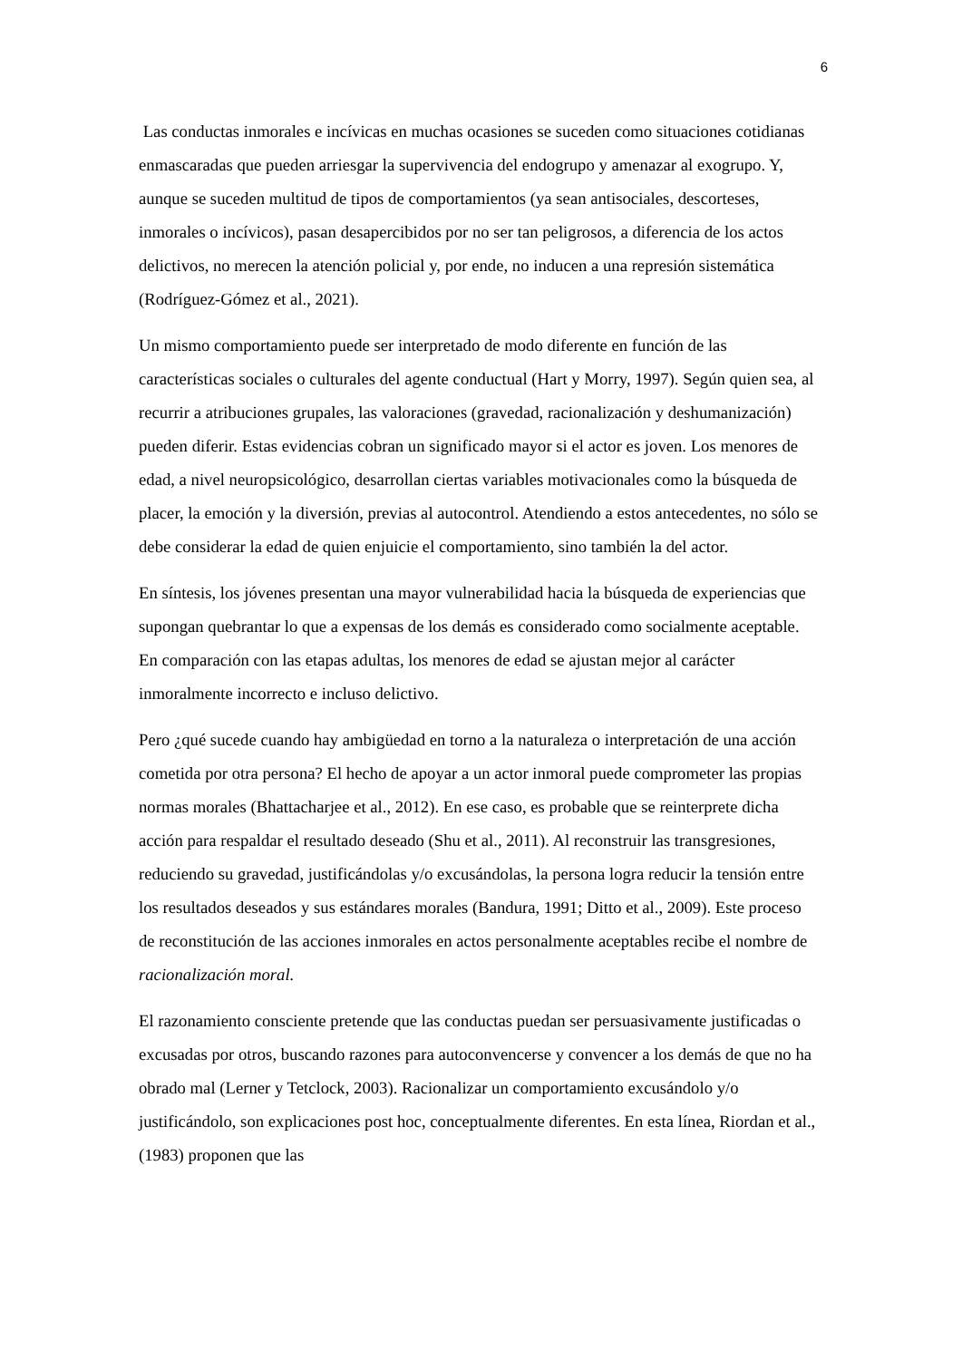6
Las conductas inmorales e incívicas en muchas ocasiones se suceden como situaciones cotidianas enmascaradas que pueden arriesgar la supervivencia del endogrupo y amenazar al exogrupo. Y, aunque se suceden multitud de tipos de comportamientos (ya sean antisociales, descorteses, inmorales o incívicos), pasan desapercibidos por no ser tan peligrosos, a diferencia de los actos delictivos, no merecen la atención policial y, por ende, no inducen a una represión sistemática (Rodríguez-Gómez et al., 2021).
Un mismo comportamiento puede ser interpretado de modo diferente en función de las características sociales o culturales del agente conductual (Hart y Morry, 1997). Según quien sea, al recurrir a atribuciones grupales, las valoraciones (gravedad, racionalización y deshumanización) pueden diferir. Estas evidencias cobran un significado mayor si el actor es joven. Los menores de edad, a nivel neuropsicológico, desarrollan ciertas variables motivacionales como la búsqueda de placer, la emoción y la diversión, previas al autocontrol. Atendiendo a estos antecedentes, no sólo se debe considerar la edad de quien enjuicie el comportamiento, sino también la del actor.
En síntesis, los jóvenes presentan una mayor vulnerabilidad hacia la búsqueda de experiencias que supongan quebrantar lo que a expensas de los demás es considerado como socialmente aceptable. En comparación con las etapas adultas, los menores de edad se ajustan mejor al carácter inmoralmente incorrecto e incluso delictivo.
Pero ¿qué sucede cuando hay ambigüedad en torno a la naturaleza o interpretación de una acción cometida por otra persona? El hecho de apoyar a un actor inmoral puede comprometer las propias normas morales (Bhattacharjee et al., 2012). En ese caso, es probable que se reinterprete dicha acción para respaldar el resultado deseado (Shu et al., 2011). Al reconstruir las transgresiones, reduciendo su gravedad, justificándolas y/o excusándolas, la persona logra reducir la tensión entre los resultados deseados y sus estándares morales (Bandura, 1991; Ditto et al., 2009). Este proceso de reconstitución de las acciones inmorales en actos personalmente aceptables recibe el nombre de racionalización moral.
El razonamiento consciente pretende que las conductas puedan ser persuasivamente justificadas o excusadas por otros, buscando razones para autoconvencerse y convencer a los demás de que no ha obrado mal (Lerner y Tetclock, 2003). Racionalizar un comportamiento excusándolo y/o justificándolo, son explicaciones post hoc, conceptualmente diferentes. En esta línea, Riordan et al., (1983) proponen que las